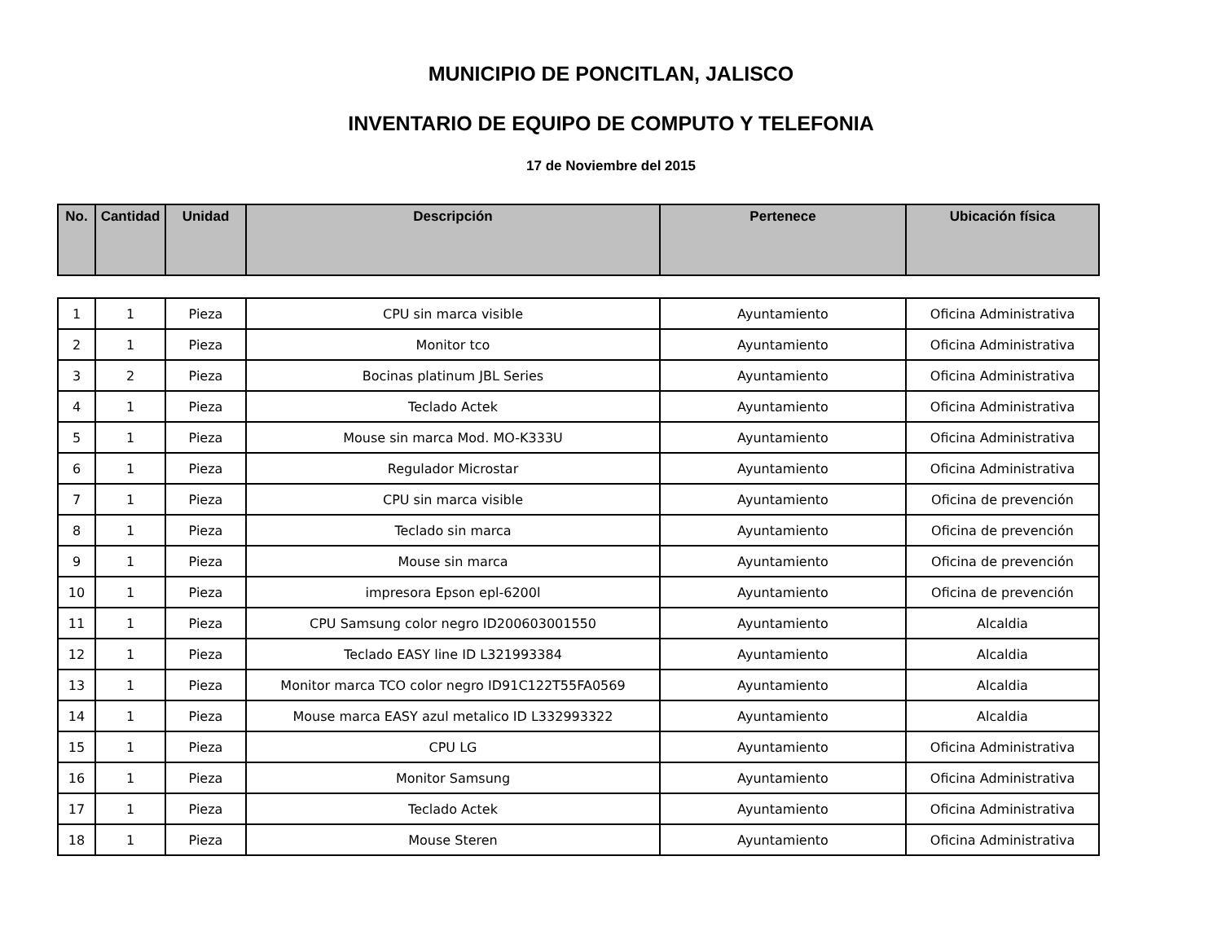MUNICIPIO DE PONCITLAN, JALISCO
INVENTARIO DE EQUIPO DE COMPUTO Y TELEFONIA
17 de Noviembre del 2015
| No. | Cantidad | Unidad | Descripción | Pertenece | Ubicación física |
| --- | --- | --- | --- | --- | --- |
| 1 | 1 | Pieza | CPU sin marca visible | Ayuntamiento | Oficina Administrativa |
| 2 | 1 | Pieza | Monitor tco | Ayuntamiento | Oficina Administrativa |
| 3 | 2 | Pieza | Bocinas platinum JBL Series | Ayuntamiento | Oficina Administrativa |
| 4 | 1 | Pieza | Teclado Actek | Ayuntamiento | Oficina Administrativa |
| 5 | 1 | Pieza | Mouse sin marca Mod. MO-K333U | Ayuntamiento | Oficina Administrativa |
| 6 | 1 | Pieza | Regulador Microstar | Ayuntamiento | Oficina Administrativa |
| 7 | 1 | Pieza | CPU sin marca visible | Ayuntamiento | Oficina de prevención |
| 8 | 1 | Pieza | Teclado sin marca | Ayuntamiento | Oficina de prevención |
| 9 | 1 | Pieza | Mouse sin marca | Ayuntamiento | Oficina de prevención |
| 10 | 1 | Pieza | impresora Epson epl-6200l | Ayuntamiento | Oficina de prevención |
| 11 | 1 | Pieza | CPU Samsung color negro ID200603001550 | Ayuntamiento | Alcaldia |
| 12 | 1 | Pieza | Teclado EASY line ID L321993384 | Ayuntamiento | Alcaldia |
| 13 | 1 | Pieza | Monitor marca TCO color negro ID91C122T55FA0569 | Ayuntamiento | Alcaldia |
| 14 | 1 | Pieza | Mouse marca EASY azul metalico ID L332993322 | Ayuntamiento | Alcaldia |
| 15 | 1 | Pieza | CPU LG | Ayuntamiento | Oficina Administrativa |
| 16 | 1 | Pieza | Monitor Samsung | Ayuntamiento | Oficina Administrativa |
| 17 | 1 | Pieza | Teclado Actek | Ayuntamiento | Oficina Administrativa |
| 18 | 1 | Pieza | Mouse Steren | Ayuntamiento | Oficina Administrativa |